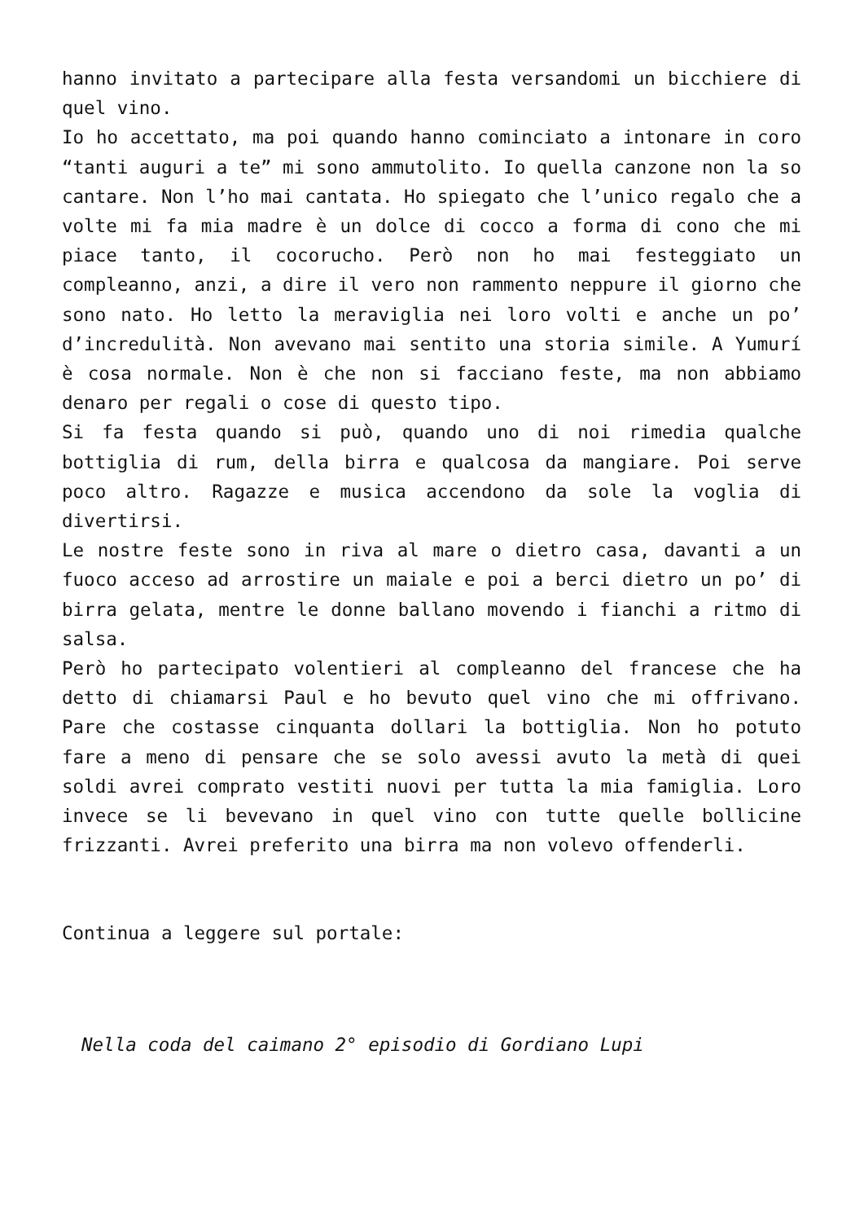hanno invitato a partecipare alla festa versandomi un bicchiere di quel vino.
Io ho accettato, ma poi quando hanno cominciato a intonare in coro “tanti auguri a te” mi sono ammutolito. Io quella canzone non la so cantare. Non l’ho mai cantata. Ho spiegato che l’unico regalo che a volte mi fa mia madre è un dolce di cocco a forma di cono che mi piace tanto, il cocorucho. Però non ho mai festeggiato un compleanno, anzi, a dire il vero non rammento neppure il giorno che sono nato. Ho letto la meraviglia nei loro volti e anche un po’ d’incredulità. Non avevano mai sentito una storia simile. A Yumurí è cosa normale. Non è che non si facciano feste, ma non abbiamo denaro per regali o cose di questo tipo.
Si fa festa quando si può, quando uno di noi rimedia qualche bottiglia di rum, della birra e qualcosa da mangiare. Poi serve poco altro. Ragazze e musica accendono da sole la voglia di divertirsi.
Le nostre feste sono in riva al mare o dietro casa, davanti a un fuoco acceso ad arrostire un maiale e poi a berci dietro un po’ di birra gelata, mentre le donne ballano movendo i fianchi a ritmo di salsa.
Però ho partecipato volentieri al compleanno del francese che ha detto di chiamarsi Paul e ho bevuto quel vino che mi offrivano. Pare che costasse cinquanta dollari la bottiglia. Non ho potuto fare a meno di pensare che se solo avessi avuto la metà di quei soldi avrei comprato vestiti nuovi per tutta la mia famiglia. Loro invece se li bevevano in quel vino con tutte quelle bollicine frizzanti. Avrei preferito una birra ma non volevo offenderli.
Continua a leggere sul portale:
Nella coda del caimano 2° episodio di Gordiano Lupi